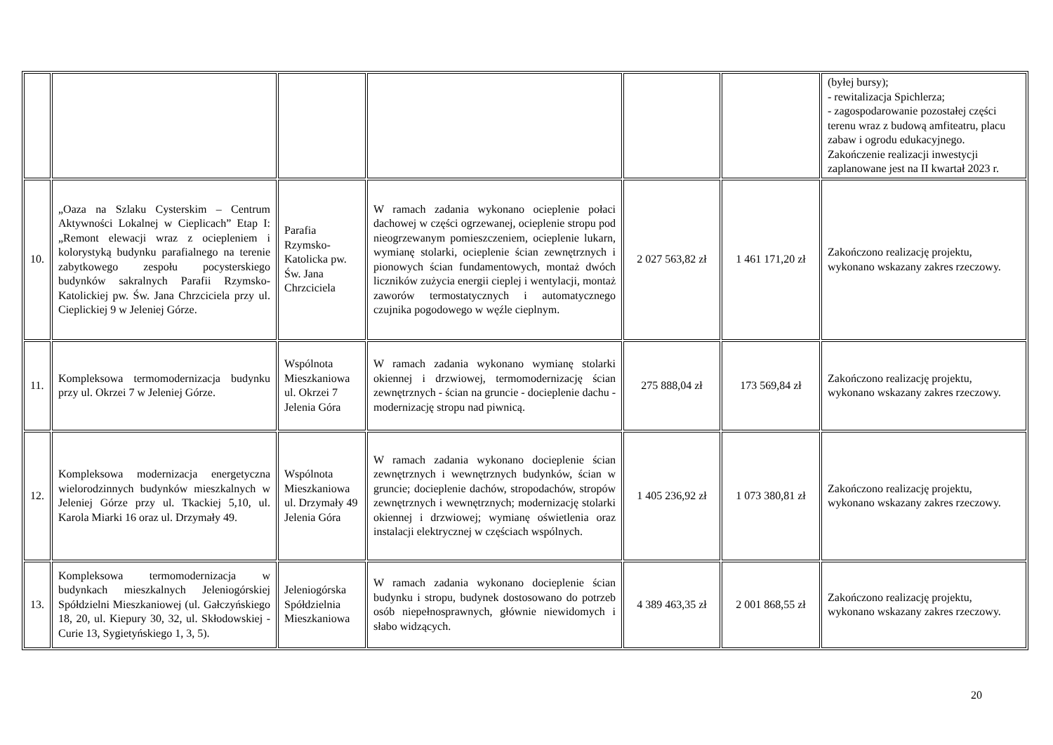| | | | | | | (byłej bursy); - rewitalizacja Spichlerza; - zagospodarowanie pozostałej części terenu wraz z budową amfiteatru, placu zabaw i ogrodu edukacyjnego. Zakończenie realizacji inwestycji zaplanowane jest na II kwartał 2023 r. |
| 10. | „Oaza na Szlaku Cysterskim – Centrum Aktywności Lokalnej w Cieplicach” Etap I: „Remont elewacji wraz z ociepleniem i kolorystyką budynku parafialnego na terenie zabytkowego zespołu pocysterskiego budynków sakralnych Parafii Rzymsko-Katolickiej pw. Św. Jana Chrzciciela przy ul. Cieplickiej 9 w Jeleniej Górze. | Parafia Rzymsko-Katolicka pw. Św. Jana Chrzciciela | W ramach zadania wykonano ocieplenie połaci dachowej w części ogrzewanej, ocieplenie stropu pod nieogrzewanym pomieszczeniem, ocieplenie lukarn, wymianę stolarki, ocieplenie ścian zewnętrznych i pionowych ścian fundamentowych, montaż dwóch liczników zużycia energii cieplej i wentylacji, montaż zaworów termostatycznych i automatycznego czujnika pogodowego w węźle cieplnym. | 2 027 563,82 zł | 1 461 171,20 zł | Zakończono realizację projektu, wykonano wskazany zakres rzeczowy. |
| 11. | Kompleksowa termomodernizacja budynku przy ul. Okrzei 7 w Jeleniej Górze. | Wspólnota Mieszkaniowa ul. Okrzei 7 Jelenia Góra | W ramach zadania wykonano wymianę stolarki okiennej i drzwiowej, termomodernizację ścian zewnętrznych - ścian na gruncie - docieplenie dachu - modernizację stropu nad piwnicą. | 275 888,04 zł | 173 569,84 zł | Zakończono realizację projektu, wykonano wskazany zakres rzeczowy. |
| 12. | Kompleksowa modernizacja energetyczna wielorodzinnych budynków mieszkalnych w Jeleniej Górze przy ul. Tkackiej 5,10, ul. Karola Miarki 16 oraz ul. Drzymały 49. | Wspólnota Mieszkaniowa ul. Drzymały 49 Jelenia Góra | W ramach zadania wykonano docieplenie ścian zewnętrznych i wewnętrznych budynków, ścian w gruncie; docieplenie dachów, stropodachów, stropów zewnętrznych i wewnętrznych; modernizację stolarki okiennej i drzwiowej; wymianę oświetlenia oraz instalacji elektrycznej w częściach wspólnych. | 1 405 236,92 zł | 1 073 380,81 zł | Zakończono realizację projektu, wykonano wskazany zakres rzeczowy. |
| 13. | Kompleksowa termomodernizacja w budynkach mieszkalnych Jeleniogórskiej Spółdzielni Mieszkaniowej (ul. Gałczyńskiego 18, 20, ul. Kiepury 30, 32, ul. Skłodowskiej - Curie 13, Sygietyńskiego 1, 3, 5). | Jeleniogórska Spółdzielnia Mieszkaniowa | W ramach zadania wykonano docieplenie ścian budynku i stropu, budynek dostosowano do potrzeb osób niepełnosprawnych, głównie niewidomych i słabo widzących. | 4 389 463,35 zł | 2 001 868,55 zł | Zakończono realizację projektu, wykonano wskazany zakres rzeczowy. |
20